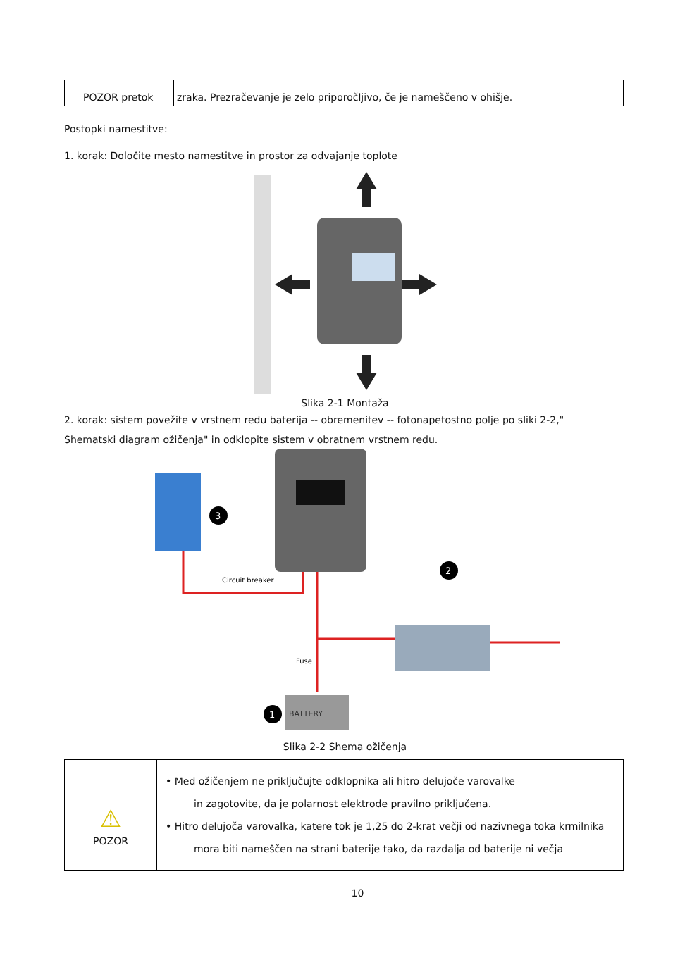| POZOR pretok | zraka. Prezračevanje je zelo priporočljivo, če je nameščeno v ohišje. |
Postopki namestitve:
1. korak: Določite mesto namestitve in prostor za odvajanje toplote
Slika 2-1 Montaža
2. korak: sistem povežite v vrstnem redu baterija -- obremenitev -- fotonapetostno polje po sliki 2-2,"
Shematski diagram ožičenja" in odklopite sistem v obratnem vrstnem redu.
BATTERY
Circuit breaker
Fuse
3
2
1
Slika 2-2 Shema ožičenja
| ⚠ POZOR | • Med ožičenjem ne priključujte odklopnika ali hitro delujoče varovalke in zagotovite, da je polarnost elektrode pravilno priključena. • Hitro delujoča varovalka, katere tok je 1,25 do 2-krat večji od nazivnega toka krmilnika mora biti nameščen na strani baterije tako, da razdalja od baterije ni večja |
10